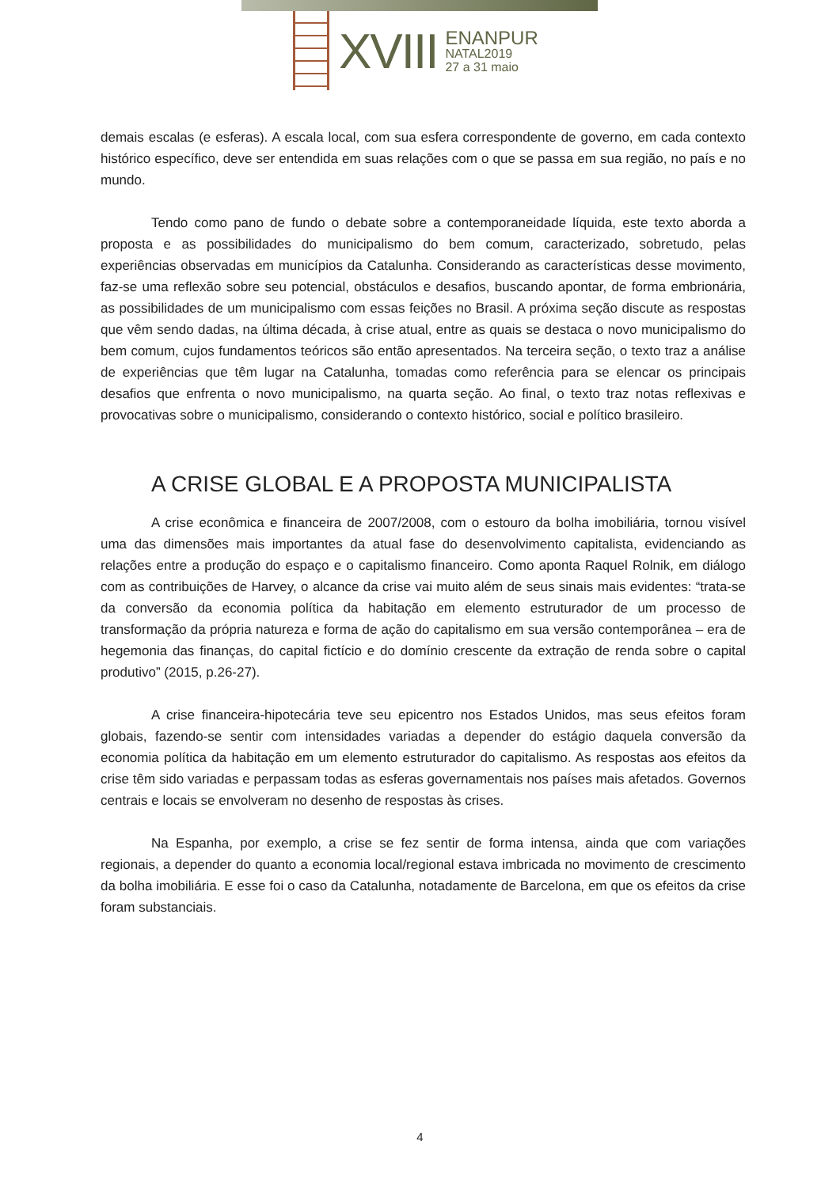XVIII
ENANPUR
NATAL2019
27 a 31 maio
demais escalas (e esferas). A escala local, com sua esfera correspondente de governo, em cada contexto histórico específico, deve ser entendida em suas relações com o que se passa em sua região, no país e no mundo.
Tendo como pano de fundo o debate sobre a contemporaneidade líquida, este texto aborda a proposta e as possibilidades do municipalismo do bem comum, caracterizado, sobretudo, pelas experiências observadas em municípios da Catalunha. Considerando as características desse movimento, faz-se uma reflexão sobre seu potencial, obstáculos e desafios, buscando apontar, de forma embrionária, as possibilidades de um municipalismo com essas feições no Brasil. A próxima seção discute as respostas que vêm sendo dadas, na última década, à crise atual, entre as quais se destaca o novo municipalismo do bem comum, cujos fundamentos teóricos são então apresentados. Na terceira seção, o texto traz a análise de experiências que têm lugar na Catalunha, tomadas como referência para se elencar os principais desafios que enfrenta o novo municipalismo, na quarta seção. Ao final, o texto traz notas reflexivas e provocativas sobre o municipalismo, considerando o contexto histórico, social e político brasileiro.
A CRISE GLOBAL E A PROPOSTA MUNICIPALISTA
A crise econômica e financeira de 2007/2008, com o estouro da bolha imobiliária, tornou visível uma das dimensões mais importantes da atual fase do desenvolvimento capitalista, evidenciando as relações entre a produção do espaço e o capitalismo financeiro. Como aponta Raquel Rolnik, em diálogo com as contribuições de Harvey, o alcance da crise vai muito além de seus sinais mais evidentes: “trata-se da conversão da economia política da habitação em elemento estruturador de um processo de transformação da própria natureza e forma de ação do capitalismo em sua versão contemporânea – era de hegemonia das finanças, do capital fictício e do domínio crescente da extração de renda sobre o capital produtivo” (2015, p.26-27).
A crise financeira-hipotecária teve seu epicentro nos Estados Unidos, mas seus efeitos foram globais, fazendo-se sentir com intensidades variadas a depender do estágio daquela conversão da economia política da habitação em um elemento estruturador do capitalismo. As respostas aos efeitos da crise têm sido variadas e perpassam todas as esferas governamentais nos países mais afetados. Governos centrais e locais se envolveram no desenho de respostas às crises.
Na Espanha, por exemplo, a crise se fez sentir de forma intensa, ainda que com variações regionais, a depender do quanto a economia local/regional estava imbricada no movimento de crescimento da bolha imobiliária. E esse foi o caso da Catalunha, notadamente de Barcelona, em que os efeitos da crise foram substanciais.
4